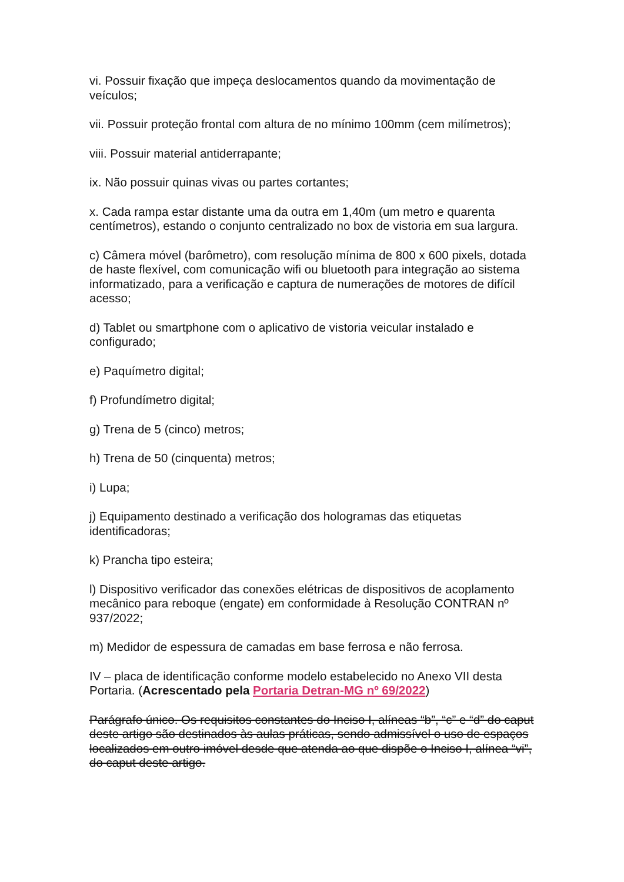vi. Possuir fixação que impeça deslocamentos quando da movimentação de veículos;
vii. Possuir proteção frontal com altura de no mínimo 100mm (cem milímetros);
viii. Possuir material antiderrapante;
ix. Não possuir quinas vivas ou partes cortantes;
x. Cada rampa estar distante uma da outra em 1,40m (um metro e quarenta centímetros), estando o conjunto centralizado no box de vistoria em sua largura.
c) Câmera móvel (barômetro), com resolução mínima de 800 x 600 pixels, dotada de haste flexível, com comunicação wifi ou bluetooth para integração ao sistema informatizado, para a verificação e captura de numerações de motores de difícil acesso;
d) Tablet ou smartphone com o aplicativo de vistoria veicular instalado e configurado;
e) Paquímetro digital;
f) Profundímetro digital;
g) Trena de 5 (cinco) metros;
h) Trena de 50 (cinquenta) metros;
i) Lupa;
j) Equipamento destinado a verificação dos hologramas das etiquetas identificadoras;
k) Prancha tipo esteira;
l) Dispositivo verificador das conexões elétricas de dispositivos de acoplamento mecânico para reboque (engate) em conformidade à Resolução CONTRAN nº 937/2022;
m) Medidor de espessura de camadas em base ferrosa e não ferrosa.
IV – placa de identificação conforme modelo estabelecido no Anexo VII desta Portaria. (Acrescentado pela Portaria Detran-MG nº 69/2022)
Parágrafo único. Os requisitos constantes do Inciso I, alíneas “b”, “c” e “d” do caput deste artigo são destinados às aulas práticas, sendo admissível o uso de espaços localizados em outro imóvel desde que atenda ao que dispõe o Inciso I, alínea “vi”, do caput deste artigo.